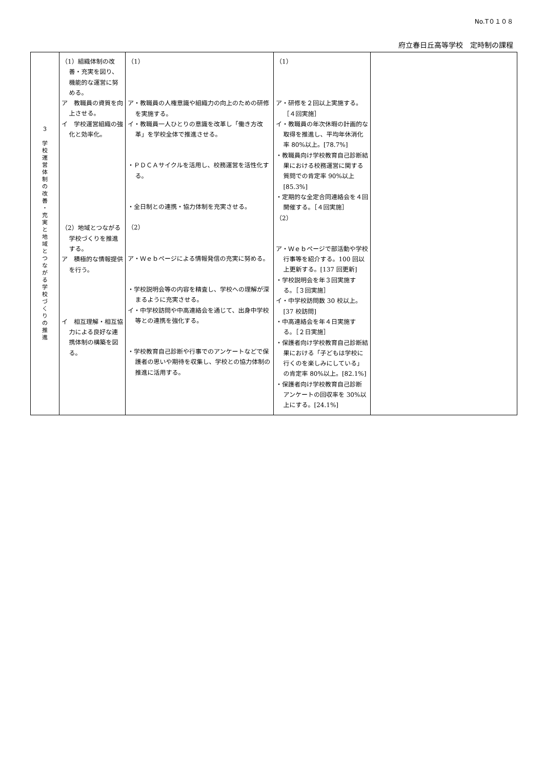No.T０１０８
府立春日丘高等学校　定時制の課程
| ３ 学 校 運 営 体 制 の 改 善 ・ 充 実 と 地 域 と つ な が る 学 校 づ く り の 推 進 | （1）組織体制の改善・充実を図り、機能的な運営に努める。 ア 教職員の資質を向上させる。 イ 学校運営組織の強化と効率化。 （2）地域とつながる学校づくりを推進する。 ア 積極的な情報提供を行う。 イ 相互理解・相互協力による良好な連携体制の構築を図る。 | （1） ア・教職員の人権意識や組織力の向上のための研修を実施する。 イ・教職員一人ひとりの意識を改革し「働き方改革」を学校全体で推進させる。 ・ＰＤＣＡサイクルを活用し、校務運営を活性化する。 ・全日制との連携・協力体制を充実させる。 （2） ア・Ｗｅｂページによる情報発信の充実に努める。 ・学校説明会等の内容を精査し、学校への理解が深まるように充実させる。 イ・中学校訪問や中高連絡会を通じて、出身中学校等との連携を強化する。 ・学校教育自己診断や行事でのアンケートなどで保護者の思いや期待を収集し、学校との協力体制の推進に活用する。 | （1） ア・研修を２回以上実施する。［４回実施］ イ・教職員の年次休暇の計画的な取得を推進し、平均年休消化率 80%以上。[78.7%] ・教職員向け学校教育自己診断結果における校務運営に関する質問での肯定率 90%以上[85.3%] ・定期的な全定合同連絡会を４回開催する。［４回実施］ （2） ア・Ｗｅｂページで部活動や学校行事等を紹介する。100 回以上更新する。[137 回更新] ・学校説明会を年３回実施する。［３回実施］ イ・中学校訪問数 30 校以上。[37 校訪問] ・中高連絡会を年４日実施する。［２日実施］ ・保護者向け学校教育自己診断結果における「子どもは学校に行くのを楽しみにしている」の肯定率 80%以上。[82.1%] ・保護者向け学校教育自己診断アンケートの回収率を 30%以上にする。[24.1%] | |